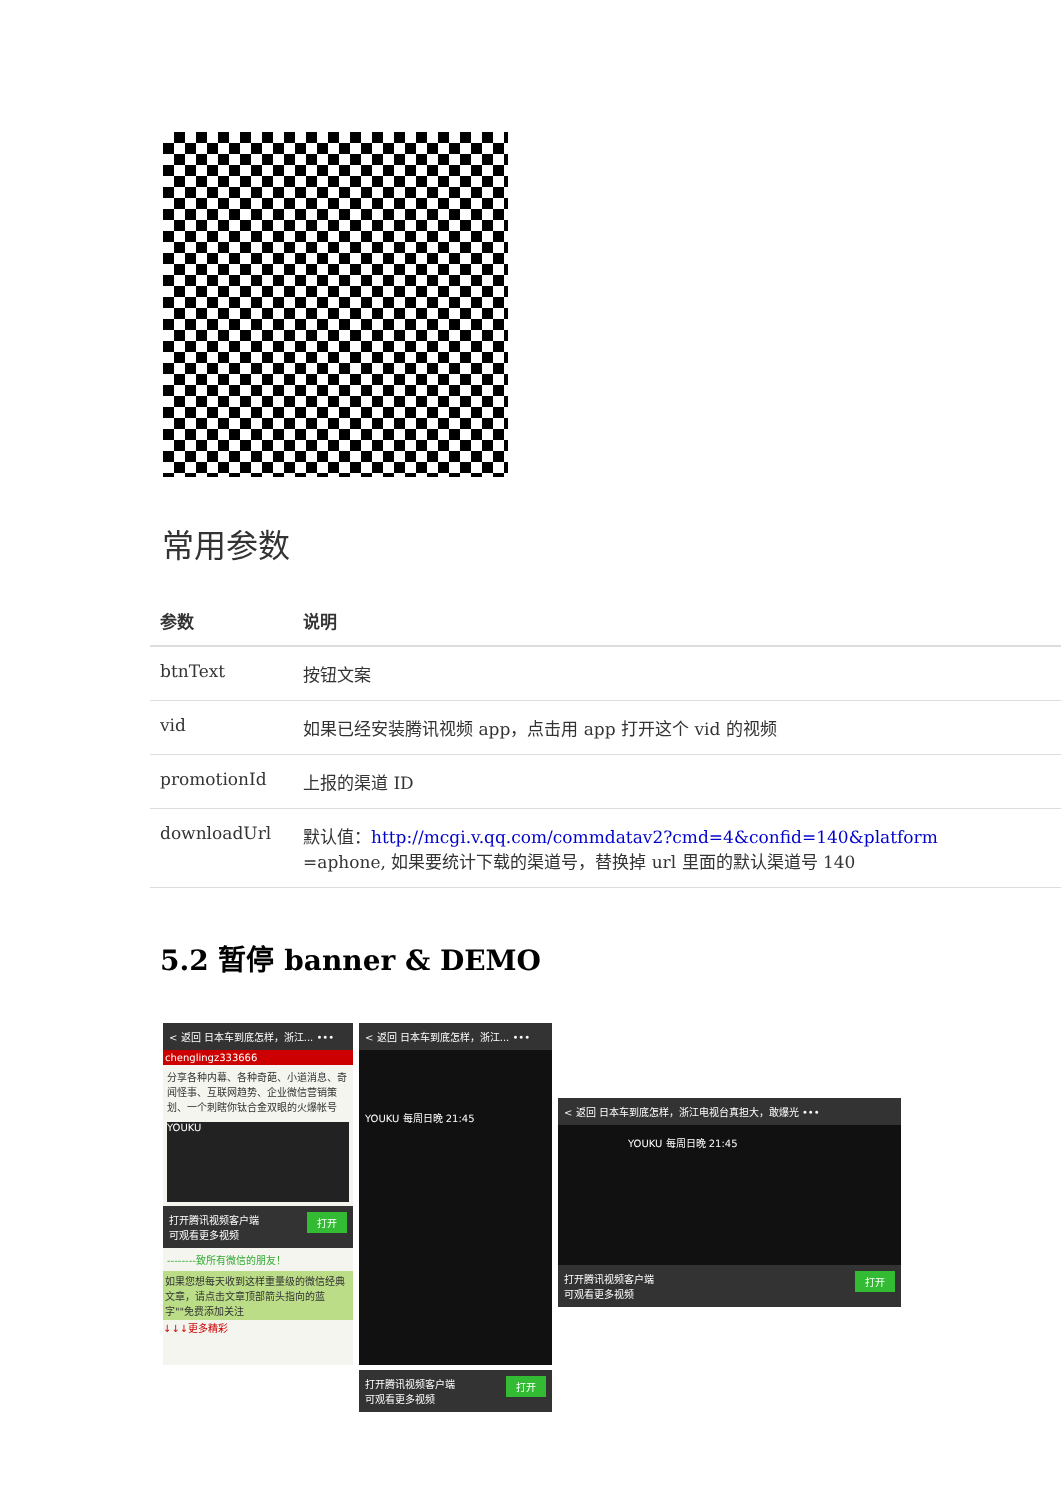常用参数
| 参数 | 说明 |
| --- | --- |
| btnText | 按钮文案 |
| vid | 如果已经安装腾讯视频 app，点击用 app 打开这个 vid 的视频 |
| promotionId | 上报的渠道 ID |
| downloadUrl | 默认值： http://mcgi.v.qq.com/commdatav2?cmd=4&confid=140&platform =aphone, 如果要统计下载的渠道号，替换掉 url 里面的默认渠道号 140 |
5.2 暂停 banner & DEMO
< 返回 日本车到底怎样，浙江... •••
chenglingz333666
分享各种内幕、各种奇葩、小道消息、奇闻怪事、互联网趋势、企业微信营销策划、一个刺瞎你钛合金双眼的火爆帐号
YOUKU
打开腾讯视频客户端 打开
可观看更多视频
--------致所有微信的朋友！
如果您想每天收到这样重量级的微信经典文章，请点击文章顶部箭头指向的蓝字""免费添加关注
↓↓↓更多精彩
< 返回 日本车到底怎样，浙江... •••
YOUKU 每周日晚 21:45
打开腾讯视频客户端 打开
可观看更多视频
< 返回 日本车到底怎样，浙江电视台真担大，敢爆光 •••
YOUKU 每周日晚 21:45
打开腾讯视频客户端 打开
可观看更多视频